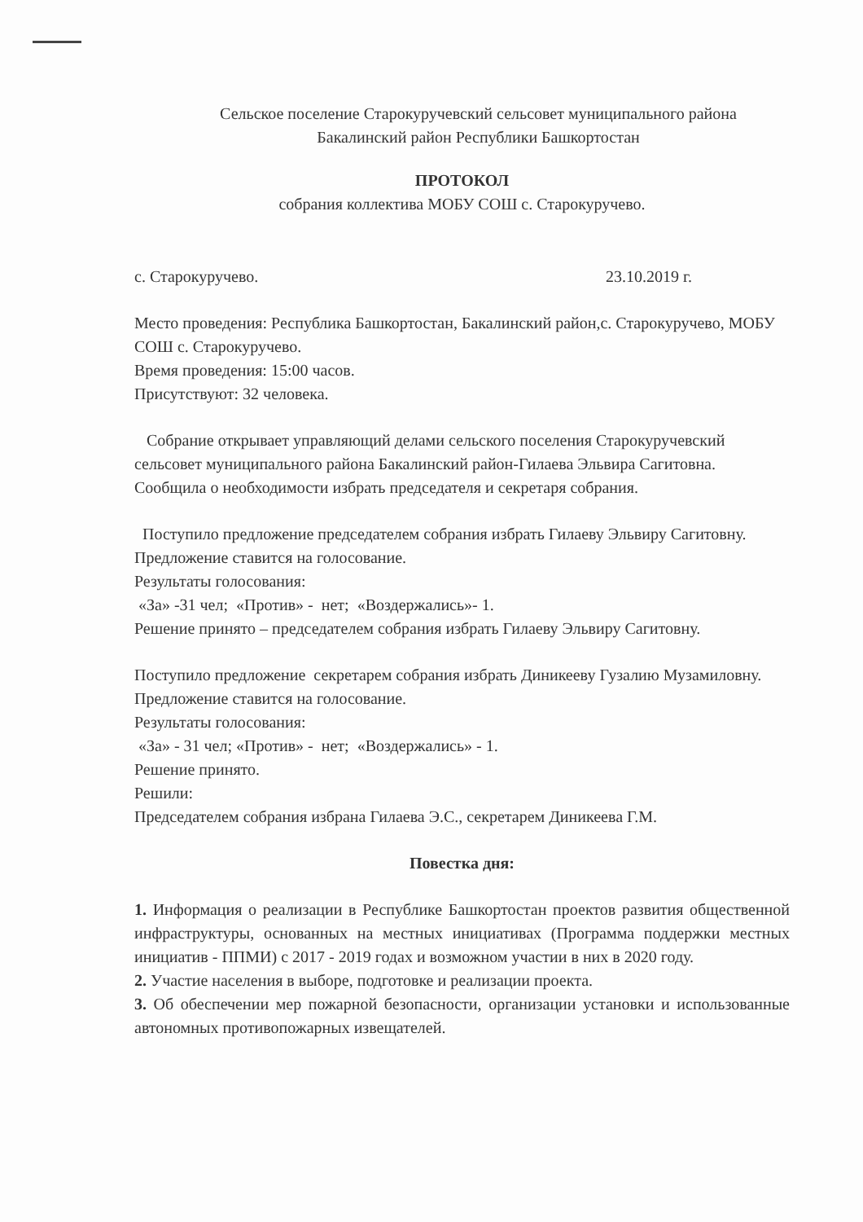Сельское поселение Старокуручевский сельсовет муниципального района
Бакалинский район Республики Башкортостан
ПРОТОКОЛ
собрания коллектива МОБУ СОШ с. Старокуручево.
с. Старокуручево. 23.10.2019 г.
Место проведения: Республика Башкортостан, Бакалинский район,с. Старокуручево, МОБУ СОШ с. Старокуручево.
Время проведения: 15:00 часов.
Присутствуют: 32 человека.
Собрание открывает управляющий делами сельского поселения Старокуручевский сельсовет муниципального района Бакалинский район-Гилаева Эльвира Сагитовна. Сообщила о необходимости избрать председателя и секретаря собрания.
Поступило предложение председателем собрания избрать Гилаеву Эльвиру Сагитовну.
Предложение ставится на голосование.
Результаты голосования:
«За» -31 чел; «Против» - нет; «Воздержались»- 1.
Решение принято – председателем собрания избрать Гилаеву Эльвиру Сагитовну.
Поступило предложение секретарем собрания избрать Диникееву Гузалию Музамиловну.
Предложение ставится на голосование.
Результаты голосования:
«За» - 31 чел; «Против» - нет; «Воздержались» - 1.
Решение принято.
Решили:
Председателем собрания избрана Гилаева Э.С., секретарем Диникеева Г.М.
Повестка дня:
1. Информация о реализации в Республике Башкортостан проектов развития общественной инфраструктуры, основанных на местных инициативах (Программа поддержки местных инициатив - ППМИ) с 2017 - 2019 годах и возможном участии в них в 2020 году.
2. Участие населения в выборе, подготовке и реализации проекта.
3. Об обеспечении мер пожарной безопасности, организации установки и использованные автономных противопожарных извещателей.